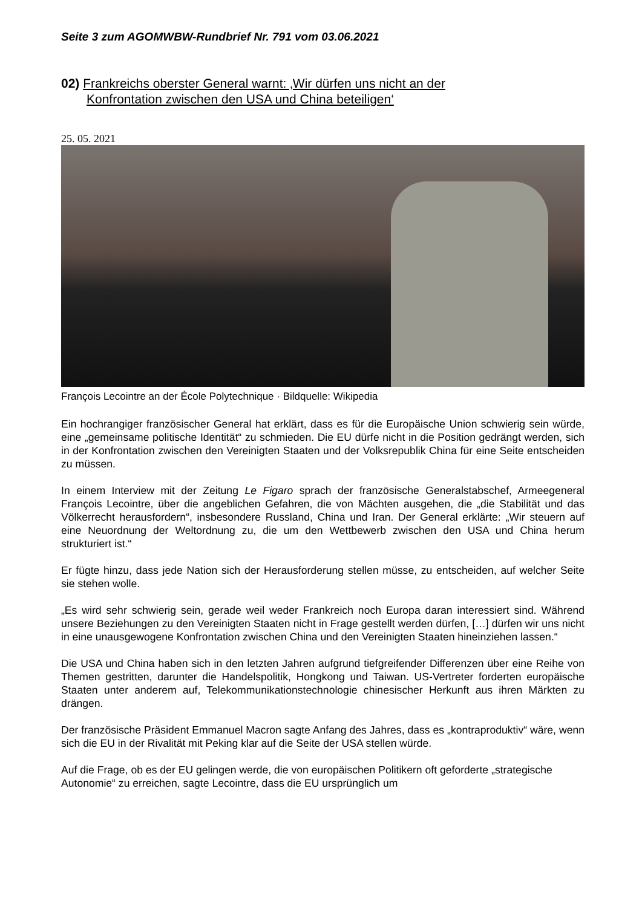Seite 3 zum AGOMWBW-Rundbrief Nr. 791 vom 03.06.2021
02) Frankreichs oberster General warnt: ‚Wir dürfen uns nicht an der
Konfrontation zwischen den USA und China beteiligen‘
25. 05. 2021
François Lecointre an der École Polytechnique · Bildquelle: Wikipedia
Ein hochrangiger französischer General hat erklärt, dass es für die Europäische Union schwierig sein würde, eine „gemeinsame politische Identität“ zu schmieden. Die EU dürfe nicht in die Position gedrängt werden, sich in der Konfrontation zwischen den Vereinigten Staaten und der Volksrepublik China für eine Seite entscheiden zu müssen.
In einem Interview mit der Zeitung Le Figaro sprach der französische Generalstabschef, Armeegeneral François Lecointre, über die angeblichen Gefahren, die von Mächten ausgehen, die „die Stabilität und das Völkerrecht herausfordern“, insbesondere Russland, China und Iran. Der General erklärte: „Wir steuern auf eine Neuordnung der Weltordnung zu, die um den Wettbewerb zwischen den USA und China herum strukturiert ist.“
Er fügte hinzu, dass jede Nation sich der Herausforderung stellen müsse, zu entscheiden, auf welcher Seite sie stehen wolle.
„Es wird sehr schwierig sein, gerade weil weder Frankreich noch Europa daran interessiert sind. Während unsere Beziehungen zu den Vereinigten Staaten nicht in Frage gestellt werden dürfen, […] dürfen wir uns nicht in eine unausgewogene Konfrontation zwischen China und den Vereinigten Staaten hineinziehen lassen.“
Die USA und China haben sich in den letzten Jahren aufgrund tiefgreifender Differenzen über eine Reihe von Themen gestritten, darunter die Handelspolitik, Hongkong und Taiwan. US-Vertreter forderten europäische Staaten unter anderem auf, Telekommunikationstechnologie chinesischer Herkunft aus ihren Märkten zu drängen.
Der französische Präsident Emmanuel Macron sagte Anfang des Jahres, dass es „kontraproduktiv“ wäre, wenn sich die EU in der Rivalität mit Peking klar auf die Seite der USA stellen würde.
Auf die Frage, ob es der EU gelingen werde, die von europäischen Politikern oft geforderte „strategische Autonomie“ zu erreichen, sagte Lecointre, dass die EU ursprünglich um